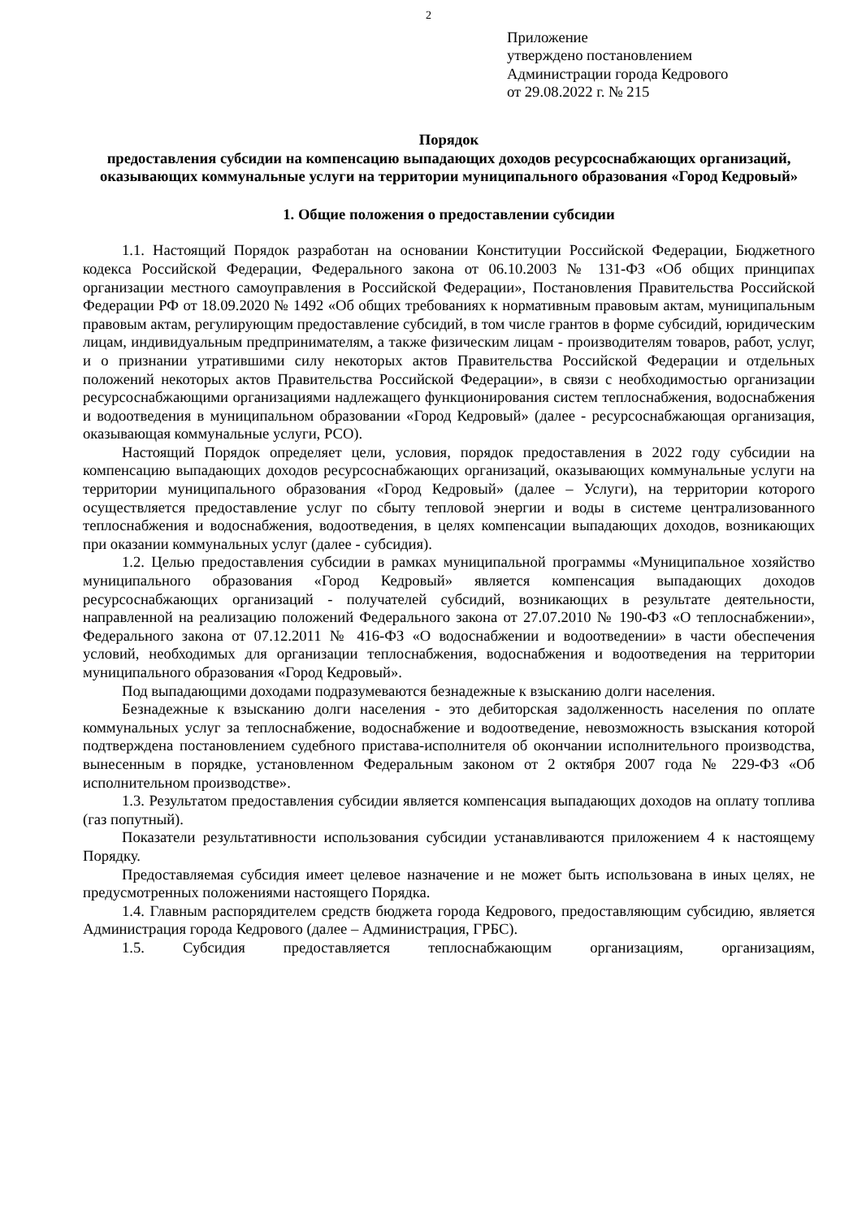2
Приложение
утверждено постановлением
Администрации города Кедрового
от 29.08.2022 г. № 215
Порядок
предоставления субсидии на компенсацию выпадающих доходов ресурсоснабжающих организаций, оказывающих коммунальные услуги на территории муниципального образования «Город Кедровый»
1. Общие положения о предоставлении субсидии
1.1. Настоящий Порядок разработан на основании Конституции Российской Федерации, Бюджетного кодекса Российской Федерации, Федерального закона от 06.10.2003 № 131-ФЗ «Об общих принципах организации местного самоуправления в Российской Федерации», Постановления Правительства Российской Федерации РФ от 18.09.2020 № 1492 «Об общих требованиях к нормативным правовым актам, муниципальным правовым актам, регулирующим предоставление субсидий, в том числе грантов в форме субсидий, юридическим лицам, индивидуальным предпринимателям, а также физическим лицам - производителям товаров, работ, услуг, и о признании утратившими силу некоторых актов Правительства Российской Федерации и отдельных положений некоторых актов Правительства Российской Федерации», в связи с необходимостью организации ресурсоснабжающими организациями надлежащего функционирования систем теплоснабжения, водоснабжения и водоотведения в муниципальном образовании «Город Кедровый» (далее - ресурсоснабжающая организация, оказывающая коммунальные услуги, РСО).
Настоящий Порядок определяет цели, условия, порядок предоставления в 2022 году субсидии на компенсацию выпадающих доходов ресурсоснабжающих организаций, оказывающих коммунальные услуги на территории муниципального образования «Город Кедровый» (далее – Услуги), на территории которого осуществляется предоставление услуг по сбыту тепловой энергии и воды в системе централизованного теплоснабжения и водоснабжения, водоотведения, в целях компенсации выпадающих доходов, возникающих при оказании коммунальных услуг (далее - субсидия).
1.2. Целью предоставления субсидии в рамках муниципальной программы «Муниципальное хозяйство муниципального образования «Город Кедровый» является компенсация выпадающих доходов ресурсоснабжающих организаций - получателей субсидий, возникающих в результате деятельности, направленной на реализацию положений Федерального закона от 27.07.2010 № 190-ФЗ «О теплоснабжении», Федерального закона от 07.12.2011 № 416-ФЗ «О водоснабжении и водоотведении» в части обеспечения условий, необходимых для организации теплоснабжения, водоснабжения и водоотведения на территории муниципального образования «Город Кедровый».
Под выпадающими доходами подразумеваются безнадежные к взысканию долги населения.
Безнадежные к взысканию долги населения - это дебиторская задолженность населения по оплате коммунальных услуг за теплоснабжение, водоснабжение и водоотведение, невозможность взыскания которой подтверждена постановлением судебного пристава-исполнителя об окончании исполнительного производства, вынесенным в порядке, установленном Федеральным законом от 2 октября 2007 года № 229-ФЗ «Об исполнительном производстве».
1.3. Результатом предоставления субсидии является компенсация выпадающих доходов на оплату топлива (газ попутный).
Показатели результативности использования субсидии устанавливаются приложением 4 к настоящему Порядку.
Предоставляемая субсидия имеет целевое назначение и не может быть использована в иных целях, не предусмотренных положениями настоящего Порядка.
1.4. Главным распорядителем средств бюджета города Кедрового, предоставляющим субсидию, является Администрация города Кедрового (далее – Администрация, ГРБС).
1.5. Субсидия предоставляется теплоснабжающим организациям, организациям,